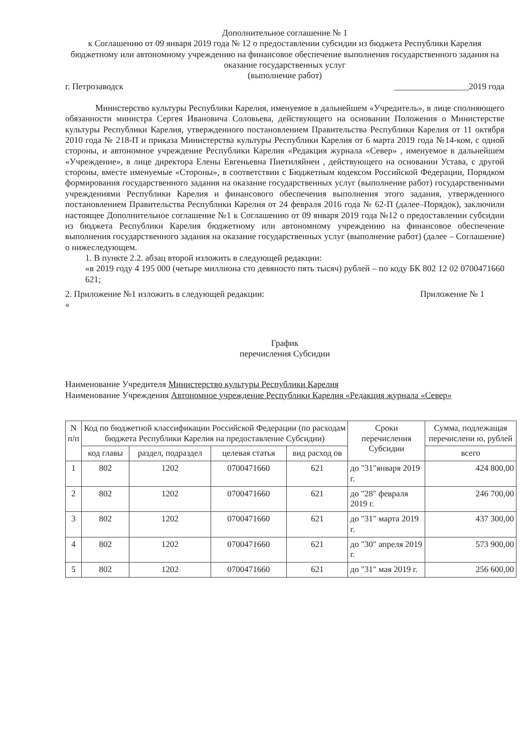Дополнительное соглашение № 1
к Соглашению от 09 января 2019 года № 12 о предоставлении субсидии из бюджета Республики Карелия бюджетному или автономному учреждению на финансовое обеспечение выполнения государственного задания на оказание государственных услуг
(выполнение работ)
г. Петрозаводск _________________2019 года
Министерство культуры Республики Карелия, именуемое в дальнейшем «Учредитель», в лице сполняющего обязанности министра Сергея Ивановича Соловьева, действующего на основании Положения о Министерстве культуры Республики Карелия, утвержденного постановлением Правительства Республики Карелия от 11 октября 2010 года № 218-П и приказа Министерства культуры Республики Карелия от 6 марта 2019 года №14-ком, с одной стороны, и автономное учреждение Республики Карелия «Редакция журнала «Север» , именуемое в дальнейшем «Учреждение», в лице директора Елены Евгеньевна Пиетиляйнен , действующего на основании Устава, с другой стороны, вместе именуемые «Стороны», в соответствии с Бюджетным кодексом Российской Федерации, Порядком формирования государственного задания на оказание государственных услуг (выполнение работ) государственными учреждениями Республики Карелия и финансового обеспечения выполнения этого задания, утвержденного постановлением Правительства Республики Карелия от 24 февраля 2016 года № 62-П (далее–Порядок), заключили настоящее Дополнительное соглашение №1 к Соглашению от 09 января 2019 года №12 о предоставлении субсидии из бюджета Республики Карелия бюджетному или автономному учреждению на финансовое обеспечение выполнения государственного задания на оказание государственных услуг (выполнение работ) (далее – Соглашение) о нижеследующем.
1. В пункте 2.2. абзац второй изложить в следующей редакции:
«в 2019 году 4 195 000 (четыре миллиона сто девяносто пять тысяч) рублей – по коду БК 802 12 02 0700471660 621;
2. Приложение №1 изложить в следующей редакции:
« Приложение № 1
График
перечисления Субсидии
Наименование Учредителя Министерство культуры Республики Карелия
Наименование Учреждения Автономное учреждение Республики Карелия «Редакция журнала «Север»
| N п/п | Код по бюджетной классификации Российской Федерации (по расходам бюджета Республики Карелия на предоставление Субсидии) | | | | Сроки перечисления Субсидии | Сумма, подлежащая перечислени ю, рублей |
| --- | --- | --- | --- | --- | --- | --- |
| | код главы | раздел, подраздел | целевая статья | вид расход ов | | всего |
| 1 | 802 | 1202 | 0700471660 | 621 | до "31"января 2019 г. | 424 800,00 |
| 2 | 802 | 1202 | 0700471660 | 621 | до "28" февраля 2019 г. | 246 700,00 |
| 3 | 802 | 1202 | 0700471660 | 621 | до "31" марта 2019 г. | 437 300,00 |
| 4 | 802 | 1202 | 0700471660 | 621 | до "30" апреля 2019 г. | 573 900,00 |
| 5 | 802 | 1202 | 0700471660 | 621 | до "31" мая 2019 г. | 256 600,00 |